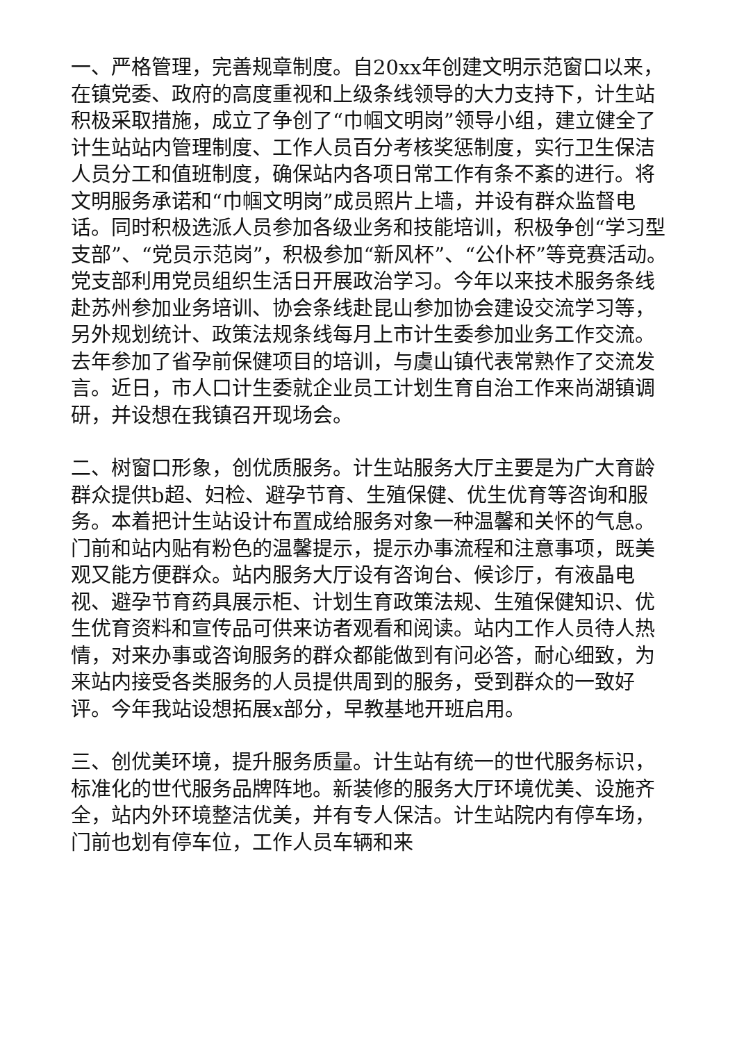一、严格管理，完善规章制度。自20xx年创建文明示范窗口以来，在镇党委、政府的高度重视和上级条线领导的大力支持下，计生站积极采取措施，成立了争创了“巾帼文明岗”领导小组，建立健全了计生站站内管理制度、工作人员百分考核奖惩制度，实行卫生保洁人员分工和值班制度，确保站内各项日常工作有条不紊的进行。将文明服务承诺和“巾帼文明岗”成员照片上墙，并设有群众监督电话。同时积极选派人员参加各级业务和技能培训，积极争创“学习型支部”、“党员示范岗”，积极参加“新风杯”、“公仆杯”等竞赛活动。党支部利用党员组织生活日开展政治学习。今年以来技术服务条线赴苏州参加业务培训、协会条线赴昆山参加协会建设交流学习等，另外规划统计、政策法规条线每月上市计生委参加业务工作交流。去年参加了省孕前保健项目的培训，与虞山镇代表常熟作了交流发言。近日，市人口计生委就企业员工计划生育自治工作来尚湖镇调研，并设想在我镇召开现场会。
二、树窗口形象，创优质服务。计生站服务大厅主要是为广大育龄群众提供b超、妇检、避孕节育、生殖保健、优生优育等咨询和服务。本着把计生站设计布置成给服务对象一种温馨和关怀的气息。门前和站内贴有粉色的温馨提示，提示办事流程和注意事项，既美观又能方便群众。站内服务大厅设有咨询台、候诊厅，有液晶电视、避孕节育药具展示柜、计划生育政策法规、生殖保健知识、优生优育资料和宣传品可供来访者观看和阅读。站内工作人员待人热情，对来办事或咨询服务的群众都能做到有问必答，耐心细致，为来站内接受各类服务的人员提供周到的服务，受到群众的一致好评。今年我站设想拓展x部分，早教基地开班启用。
三、创优美环境，提升服务质量。计生站有统一的世代服务标识，标准化的世代服务品牌阵地。新装修的服务大厅环境优美、设施齐全，站内外环境整洁优美，并有专人保洁。计生站院内有停车场，门前也划有停车位，工作人员车辆和来